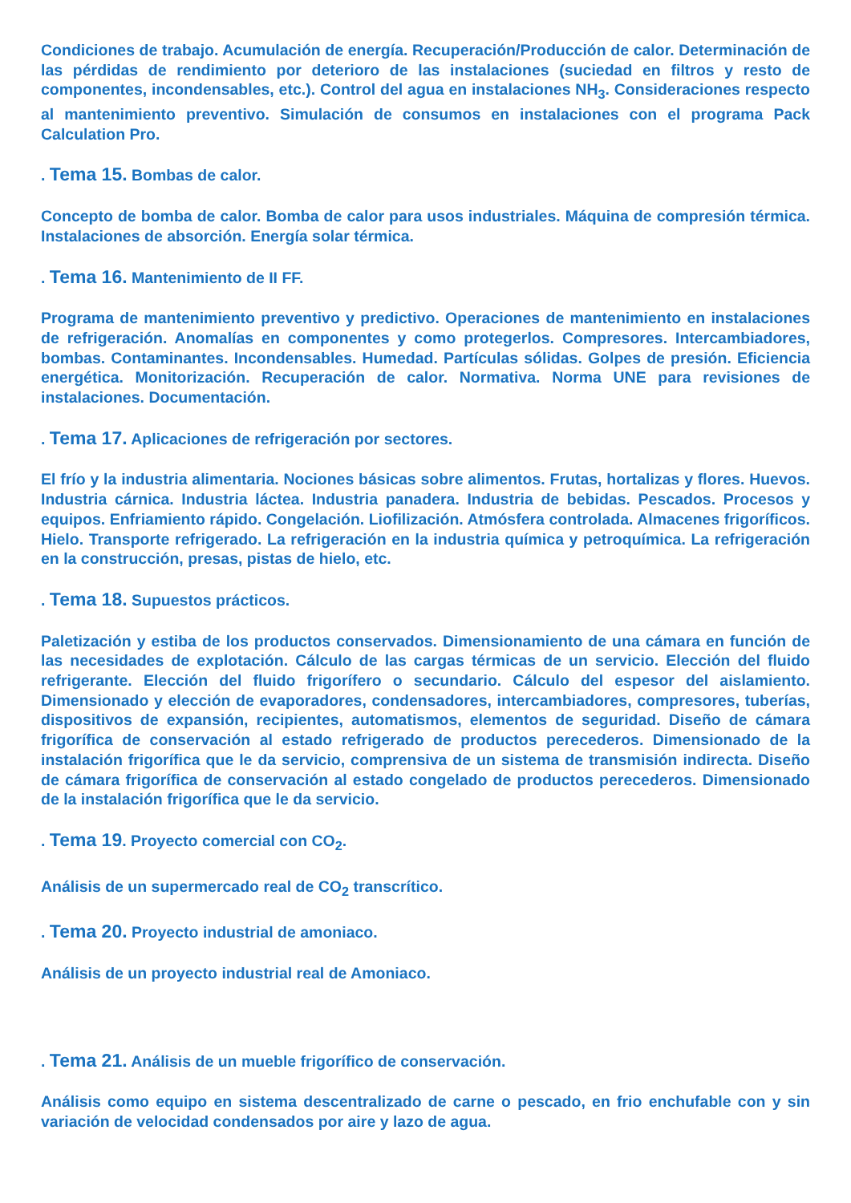Condiciones de trabajo. Acumulación de energía. Recuperación/Producción de calor. Determinación de las pérdidas de rendimiento por deterioro de las instalaciones (suciedad en filtros y resto de componentes, incondensables, etc.). Control del agua en instalaciones NH<sub>3</sub>. Consideraciones respecto al mantenimiento preventivo. Simulación de consumos en instalaciones con el programa Pack Calculation Pro.
. Tema 15. Bombas de calor.
Concepto de bomba de calor. Bomba de calor para usos industriales. Máquina de compresión térmica. Instalaciones de absorción. Energía solar térmica.
. Tema 16. Mantenimiento de II FF.
Programa de mantenimiento preventivo y predictivo. Operaciones de mantenimiento en instalaciones de refrigeración. Anomalías en componentes y como protegerlos. Compresores. Intercambiadores, bombas. Contaminantes. Incondensables. Humedad. Partículas sólidas. Golpes de presión. Eficiencia energética. Monitorización. Recuperación de calor. Normativa. Norma UNE para revisiones de instalaciones. Documentación.
. Tema 17. Aplicaciones de refrigeración por sectores.
El frío y la industria alimentaria. Nociones básicas sobre alimentos. Frutas, hortalizas y flores. Huevos. Industria cárnica. Industria láctea. Industria panadera. Industria de bebidas. Pescados. Procesos y equipos. Enfriamiento rápido. Congelación. Liofilización. Atmósfera controlada. Almacenes frigoríficos. Hielo. Transporte refrigerado. La refrigeración en la industria química y petroquímica. La refrigeración en la construcción, presas, pistas de hielo, etc.
. Tema 18. Supuestos prácticos.
Paletización y estiba de los productos conservados. Dimensionamiento de una cámara en función de las necesidades de explotación. Cálculo de las cargas térmicas de un servicio. Elección del fluido refrigerante. Elección del fluido frigorífero o secundario. Cálculo del espesor del aislamiento. Dimensionado y elección de evaporadores, condensadores, intercambiadores, compresores, tuberías, dispositivos de expansión, recipientes, automatismos, elementos de seguridad. Diseño de cámara frigorífica de conservación al estado refrigerado de productos perecederos. Dimensionado de la instalación frigorífica que le da servicio, comprensiva de un sistema de transmisión indirecta. Diseño de cámara frigorífica de conservación al estado congelado de productos perecederos. Dimensionado de la instalación frigorífica que le da servicio.
. Tema 19. Proyecto comercial con CO<sub>2</sub>.
Análisis de un supermercado real de CO<sub>2</sub> transcrítico.
. Tema 20. Proyecto industrial de amoniaco.
Análisis de un proyecto industrial real de Amoniaco.
. Tema 21. Análisis de un mueble frigorífico de conservación.
Análisis como equipo en sistema descentralizado de carne o pescado, en frio enchufable con y sin variación de velocidad condensados por aire y lazo de agua.